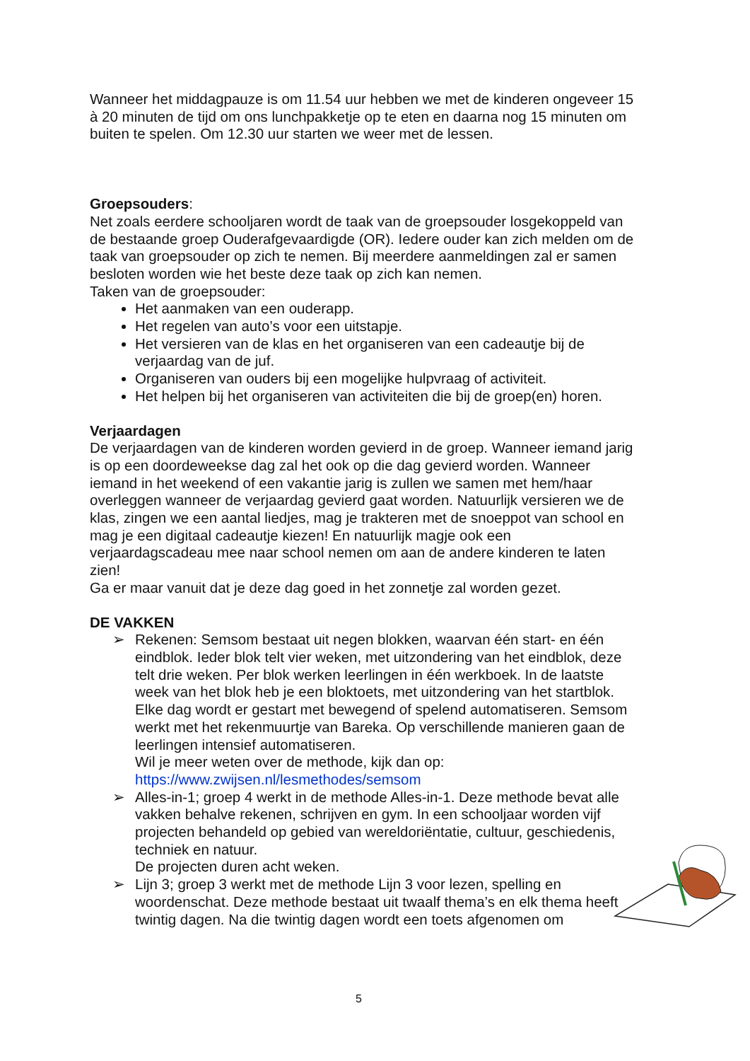Wanneer het middagpauze is om 11.54 uur hebben we met de kinderen ongeveer 15 à 20 minuten de tijd om ons lunchpakketje op te eten en daarna nog 15 minuten om buiten te spelen. Om 12.30 uur starten we weer met de lessen.
Groepsouders:
Net zoals eerdere schooljaren wordt de taak van de groepsouder losgekoppeld van de bestaande groep Ouderafgevaardigde (OR). Iedere ouder kan zich melden om de taak van groepsouder op zich te nemen. Bij meerdere aanmeldingen zal er samen besloten worden wie het beste deze taak op zich kan nemen.
Taken van de groepsouder:
Het aanmaken van een ouderapp.
Het regelen van auto’s voor een uitstapje.
Het versieren van de klas en het organiseren van een cadeautje bij de verjaardag van de juf.
Organiseren van ouders bij een mogelijke hulpvraag of activiteit.
Het helpen bij het organiseren van activiteiten die bij de groep(en) horen.
Verjaardagen
De verjaardagen van de kinderen worden gevierd in de groep. Wanneer iemand jarig is op een doordeweekse dag zal het ook op die dag gevierd worden. Wanneer iemand in het weekend of een vakantie jarig is zullen we samen met hem/haar overleggen wanneer de verjaardag gevierd gaat worden. Natuurlijk versieren we de klas, zingen we een aantal liedjes, mag je trakteren met de snoeppot van school en mag je een digitaal cadeautje kiezen! En natuurlijk magje ook een verjaardagscadeau mee naar school nemen om aan de andere kinderen te laten zien!
Ga er maar vanuit dat je deze dag goed in het zonnetje zal worden gezet.
DE VAKKEN
➢ Rekenen: Semsom bestaat uit negen blokken, waarvan één start- en één eindblok. Ieder blok telt vier weken, met uitzondering van het eindblok, deze telt drie weken. Per blok werken leerlingen in één werkboek. In de laatste week van het blok heb je een bloktoets, met uitzondering van het startblok.
Elke dag wordt er gestart met bewegend of spelend automatiseren. Semsom werkt met het rekenmuurtje van Bareka. Op verschillende manieren gaan de leerlingen intensief automatiseren.
Wil je meer weten over de methode, kijk dan op:
https://www.zwijsen.nl/lesmethodes/semsom
➢ Alles-in-1; groep 4 werkt in de methode Alles-in-1. Deze methode bevat alle vakken behalve rekenen, schrijven en gym. In een schooljaar worden vijf projecten behandeld op gebied van wereldoriëntatie, cultuur, geschiedenis, techniek en natuur.
De projecten duren acht weken.
➢ Lijn 3; groep 3 werkt met de methode Lijn 3 voor lezen, spelling en woordenschat. Deze methode bestaat uit twaalf thema’s en elk thema heeft twintig dagen. Na die twintig dagen wordt een toets afgenomen om
5